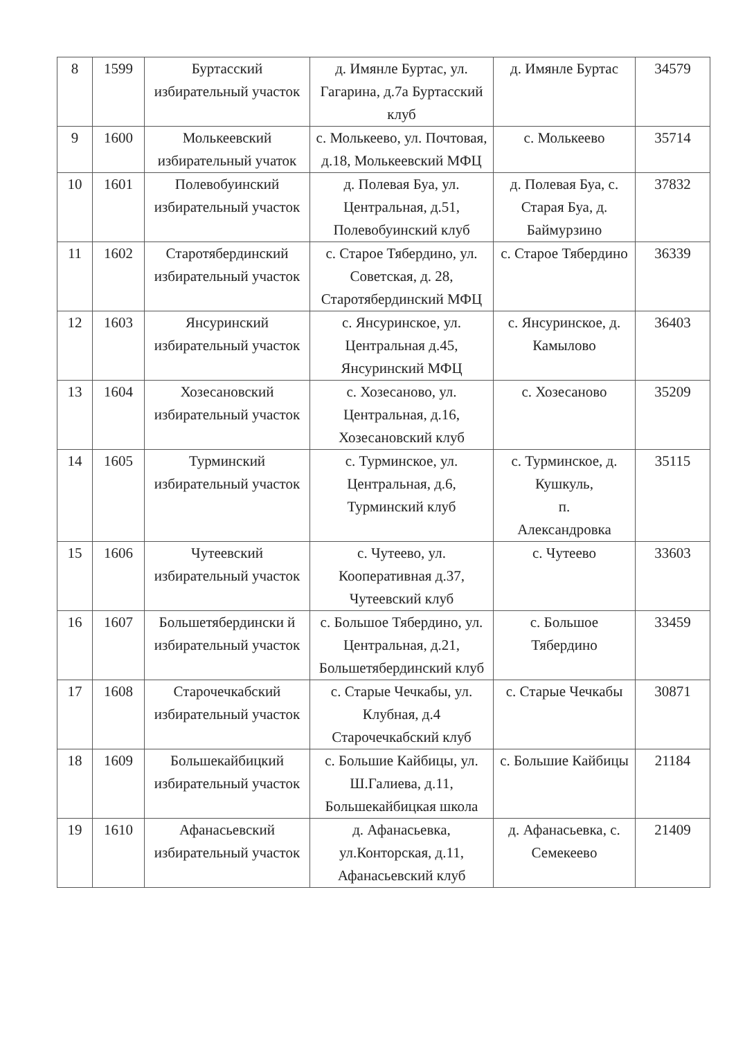| 8 | 1599 | Буртасский избирательный участок | д. Имянле Буртас, ул. Гагарина, д.7а Буртасский клуб | д. Имянле Буртас | 34579 |
| 9 | 1600 | Молькеевский избирательный учаток | с. Молькеево, ул. Почтовая, д.18, Молькеевский МФЦ | с. Молькеево | 35714 |
| 10 | 1601 | Полевобуинский избирательный участок | д. Полевая Буа, ул. Центральная, д.51, Полевобуинский клуб | д. Полевая Буа, с. Старая Буа, д. Баймурзино | 37832 |
| 11 | 1602 | Старотябердинский избирательный участок | с. Старое Тябердино, ул. Советская, д. 28, Старотябердинский МФЦ | с. Старое Тябердино | 36339 |
| 12 | 1603 | Янсуринский избирательный участок | с. Янсуринское, ул. Центральная д.45, Янсуринский МФЦ | с. Янсуринское, д. Камылово | 36403 |
| 13 | 1604 | Хозесановский избирательный участок | с. Хозесаново, ул. Центральная, д.16, Хозесановский клуб | с. Хозесаново | 35209 |
| 14 | 1605 | Турминский избирательный участок | с. Турминское, ул. Центральная, д.6, Турминский клуб | с. Турминское, д. Кушкуль, п. Александровка | 35115 |
| 15 | 1606 | Чутеевский избирательный участок | с. Чутеево, ул. Кооперативная д.37, Чутеевский клуб | с. Чутеево | 33603 |
| 16 | 1607 | Большетябердински й избирательный участок | с. Большое Тябердино, ул. Центральная, д.21, Большетябердинский клуб | с. Большое Тябердино | 33459 |
| 17 | 1608 | Старочечкабский избирательный участок | с. Старые Чечкабы, ул. Клубная, д.4 Старочечкабский клуб | с. Старые Чечкабы | 30871 |
| 18 | 1609 | Большекайбицкий избирательный участок | с. Большие Кайбицы, ул. Ш.Галиева, д.11, Большекайбицкая школа | с. Большие Кайбицы | 21184 |
| 19 | 1610 | Афанасьевский избирательный участок | д. Афанасьевка, ул.Конторская, д.11, Афанасьевский клуб | д. Афанасьевка, с. Семекеево | 21409 |